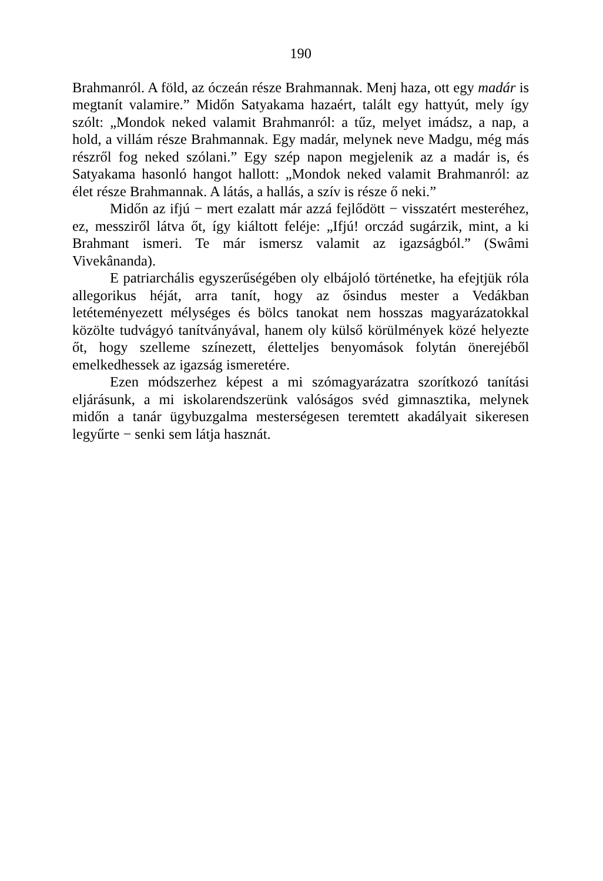190
Brahmanról. A föld, az óczeán része Brahmannak. Menj haza, ott egy madár is megtanít valamire.” Midőn Satyakama hazaért, talált egy hattyút, mely így szólt: „Mondok neked valamit Brahmanról: a tűz, melyet imádsz, a nap, a hold, a villám része Brahmannak. Egy madár, melynek neve Madgu, még más részről fog neked szólani.” Egy szép napon megjelenik az a madár is, és Satyakama hasonló hangot hallott: „Mondok neked valamit Brahmanról: az élet része Brahmannak. A látás, a hallás, a szív is része ő neki.”
Midőn az ifjú − mert ezalatt már azzá fejlődött − visszatért mesteréhez, ez, messziről látva őt, így kiáltott feléje: „Ifjú! orczád sugárzik, mint, a ki Brahmant ismeri. Te már ismersz valamit az igazságból.” (Swâmi Vivekânanda).
E patriarchális egyszerűségében oly elbájoló történetke, ha efejtjük róla allegorikus héját, arra tanít, hogy az ősindus mester a Vedákban letéteményezett mélységes és bölcs tanokat nem hosszas magyarázatokkal közölte tudvágyó tanítványával, hanem oly külső körülmények közé helyezte őt, hogy szelleme színezett, életteljes benyomások folytán önerejéből emelkedhessek az igazság ismeretére.
Ezen módszerhez képest a mi szómagyarázatra szorítkozó tanítási eljárásunk, a mi iskolarendszerünk valóságos svéd gimnasztika, melynek midőn a tanár ügybuzgalma mesterségesen teremtett akadályait sikeresen legyűrte − senki sem látja hasznát.